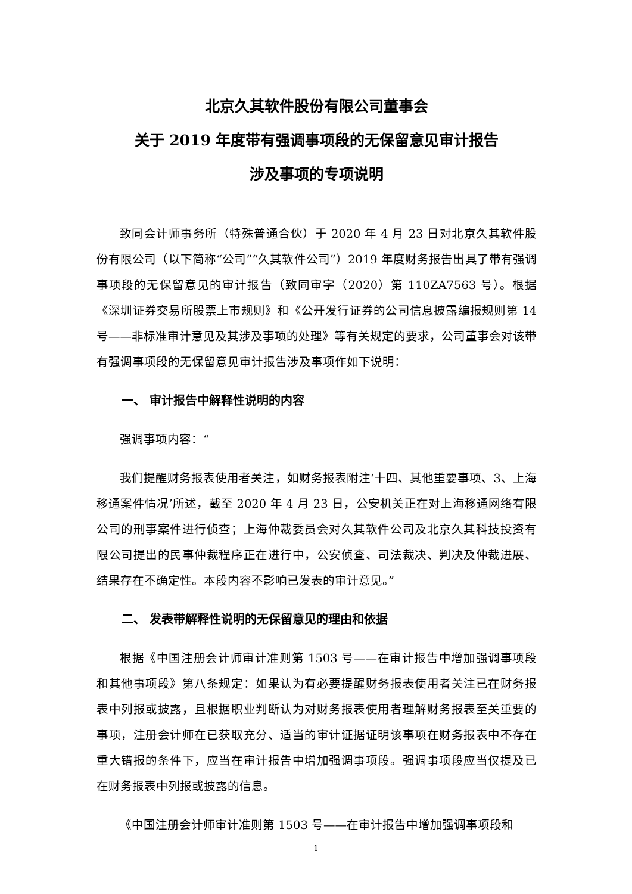北京久其软件股份有限公司董事会
关于 2019 年度带有强调事项段的无保留意见审计报告
涉及事项的专项说明
致同会计师事务所（特殊普通合伙）于 2020 年 4 月 23 日对北京久其软件股份有限公司（以下简称“公司”“久其软件公司”）2019 年度财务报告出具了带有强调事项段的无保留意见的审计报告（致同审字（2020）第 110ZA7563 号）。根据《深圳证券交易所股票上市规则》和《公开发行证券的公司信息披露编报规则第 14 号——非标准审计意见及其涉及事项的处理》等有关规定的要求，公司董事会对该带有强调事项段的无保留意见审计报告涉及事项作如下说明：
一、 审计报告中解释性说明的内容
强调事项内容：“
我们提醒财务报表使用者关注，如财务报表附注‘十四、其他重要事项、3、上海移通案件情况’所述，截至 2020 年 4 月 23 日，公安机关正在对上海移通网络有限公司的刑事案件进行侦查；上海仲裁委员会对久其软件公司及北京久其科技投资有限公司提出的民事仲裁程序正在进行中，公安侦查、司法裁决、判决及仲裁进展、结果存在不确定性。本段内容不影响已发表的审计意见。”
二、 发表带解释性说明的无保留意见的理由和依据
根据《中国注册会计师审计准则第 1503 号——在审计报告中增加强调事项段和其他事项段》第八条规定：如果认为有必要提醒财务报表使用者关注已在财务报表中列报或披露，且根据职业判断认为对财务报表使用者理解财务报表至关重要的事项，注册会计师在已获取充分、适当的审计证据证明该事项在财务报表中不存在重大错报的条件下，应当在审计报告中增加强调事项段。强调事项段应当仅提及已在财务报表中列报或披露的信息。
《中国注册会计师审计准则第 1503 号——在审计报告中增加强调事项段和
1